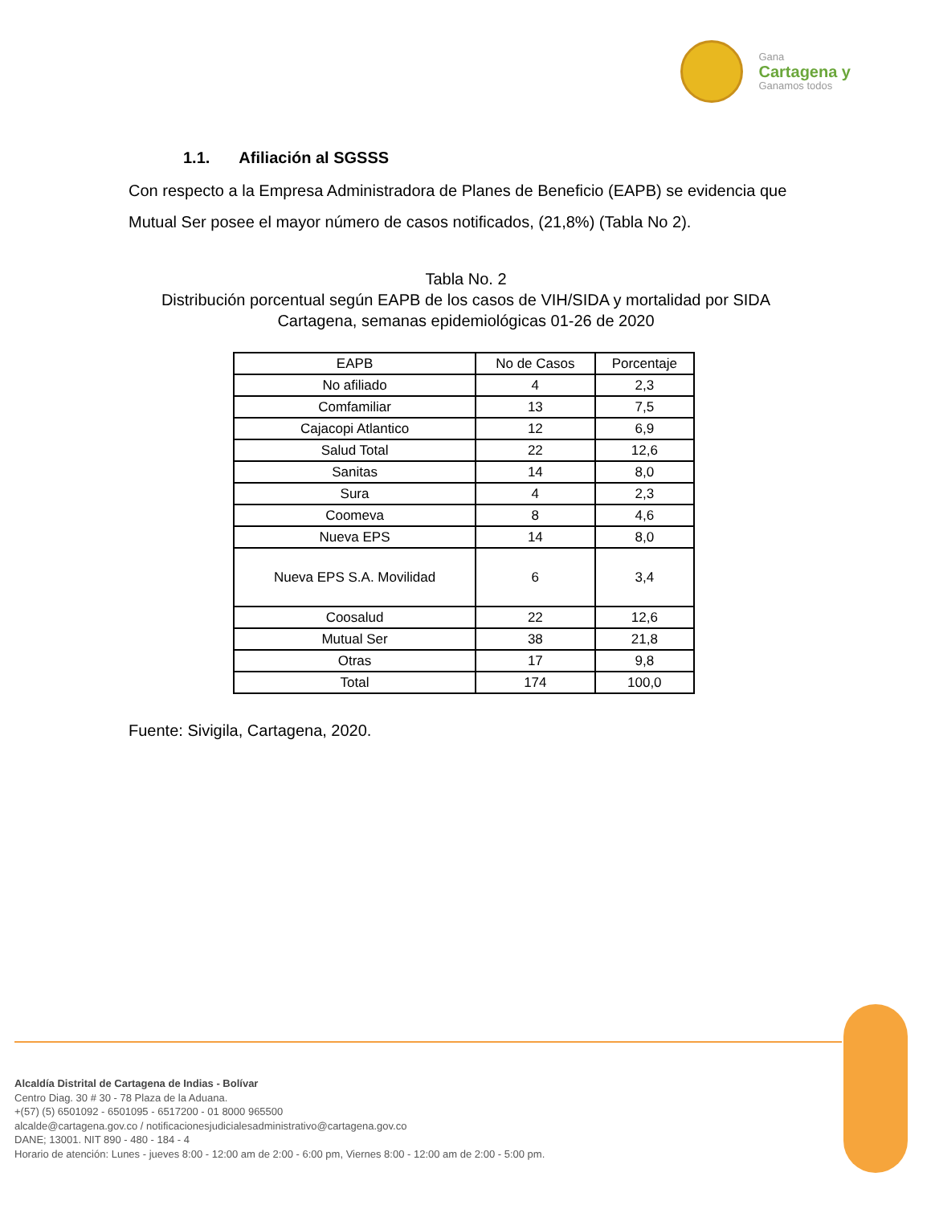Gana
Cartagena y
Ganamos todos
1.1. Afiliación al SGSSS
Con respecto a la Empresa Administradora de Planes de Beneficio (EAPB) se evidencia que Mutual Ser posee el mayor número de casos notificados, (21,8%) (Tabla No 2).
Tabla No. 2
Distribución porcentual según EAPB de los casos de VIH/SIDA y mortalidad por SIDA Cartagena, semanas epidemiológicas 01-26 de 2020
| EAPB | No de Casos | Porcentaje |
| --- | --- | --- |
| No afiliado | 4 | 2,3 |
| Comfamiliar | 13 | 7,5 |
| Cajacopi Atlantico | 12 | 6,9 |
| Salud Total | 22 | 12,6 |
| Sanitas | 14 | 8,0 |
| Sura | 4 | 2,3 |
| Coomeva | 8 | 4,6 |
| Nueva EPS | 14 | 8,0 |
| Nueva EPS S.A. Movilidad | 6 | 3,4 |
| Coosalud | 22 | 12,6 |
| Mutual Ser | 38 | 21,8 |
| Otras | 17 | 9,8 |
| Total | 174 | 100,0 |
Fuente: Sivigila, Cartagena, 2020.
Alcaldía Distrital de Cartagena de Indias - Bolívar
Centro Diag. 30 # 30 - 78 Plaza de la Aduana.
+(57) (5) 6501092 - 6501095 - 6517200 - 01 8000 965500
alcalde@cartagena.gov.co / notificacionesjudicialesadministrativo@cartagena.gov.co
DANE; 13001. NIT 890 - 480 - 184 - 4
Horario de atención: Lunes - jueves 8:00 - 12:00 am de 2:00 - 6:00 pm, Viernes 8:00 - 12:00 am de 2:00 - 5:00 pm.